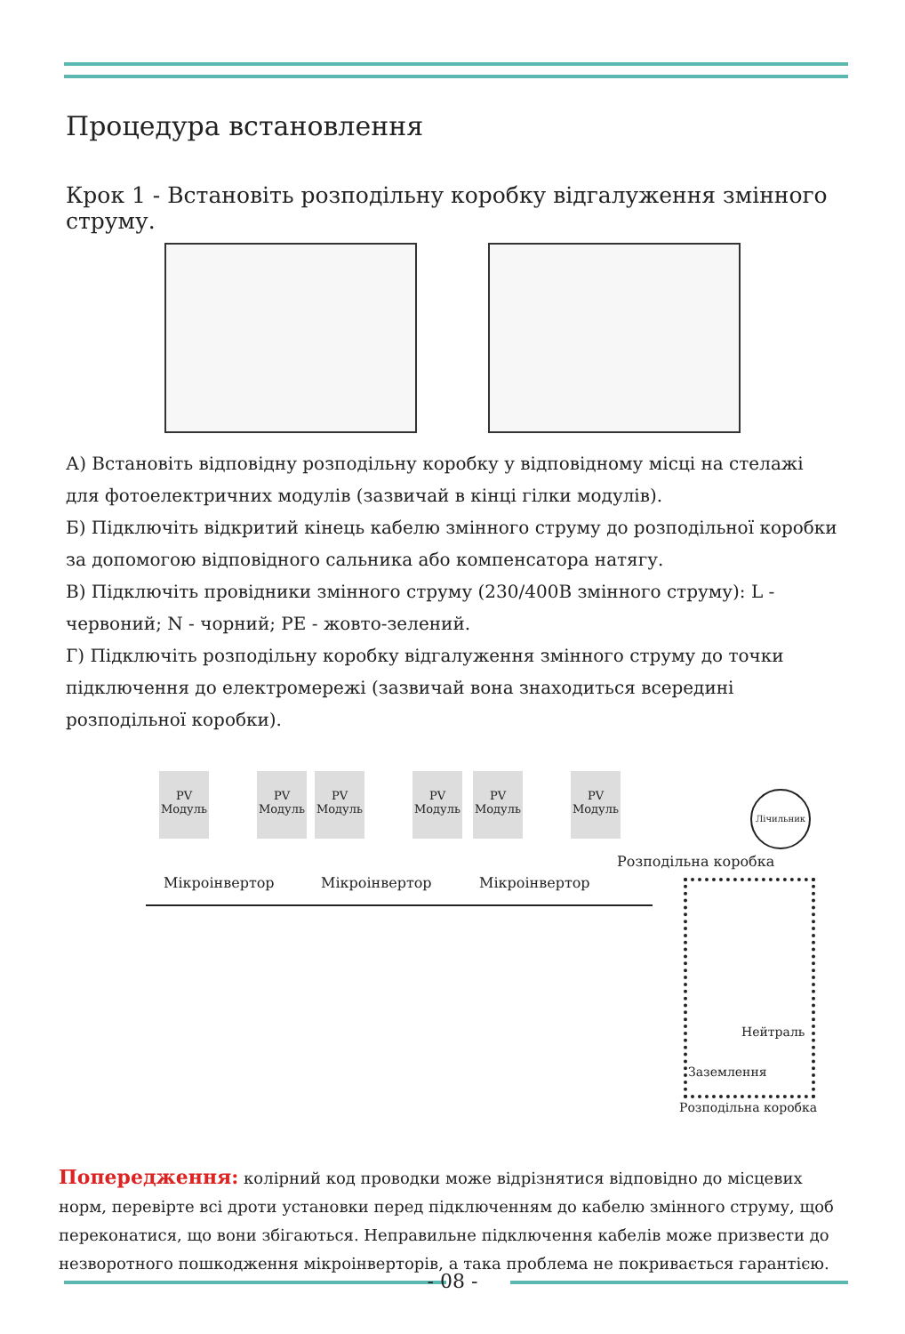Процедура встановлення
Крок 1 - Встановіть розподільну коробку відгалуження змінного струму.
А) Встановіть відповідну розподільну коробку у відповідному місці на стелажі для фотоелектричних модулів (зазвичай в кінці гілки модулів).
Б) Підключіть відкритий кінець кабелю змінного струму до розподільної коробки за допомогою відповідного сальника або компенсатора натягу.
В) Підключіть провідники змінного струму (230/400В змінного струму): L - червоний; N - чорний; PE - жовто-зелений.
Г) Підключіть розподільну коробку відгалуження змінного струму до точки підключення до електромережі (зазвичай вона знаходиться всередині розподільної коробки).
PV Модуль
PV Модуль
PV Модуль
PV Модуль
PV Модуль
PV Модуль
Мікроінвертор Мікроінвертор Мікроінвертор
Лічильник
Розподільна коробка
Нейтраль
Заземлення
Розподільна коробка
Попередження: колірний код проводки може відрізнятися відповідно до місцевих норм, перевірте всі дроти установки перед підключенням до кабелю змінного струму, щоб переконатися, що вони збігаються. Неправильне підключення кабелів може призвести до незворотного пошкодження мікроінверторів, а така проблема не покривається гарантією.
- 08 -